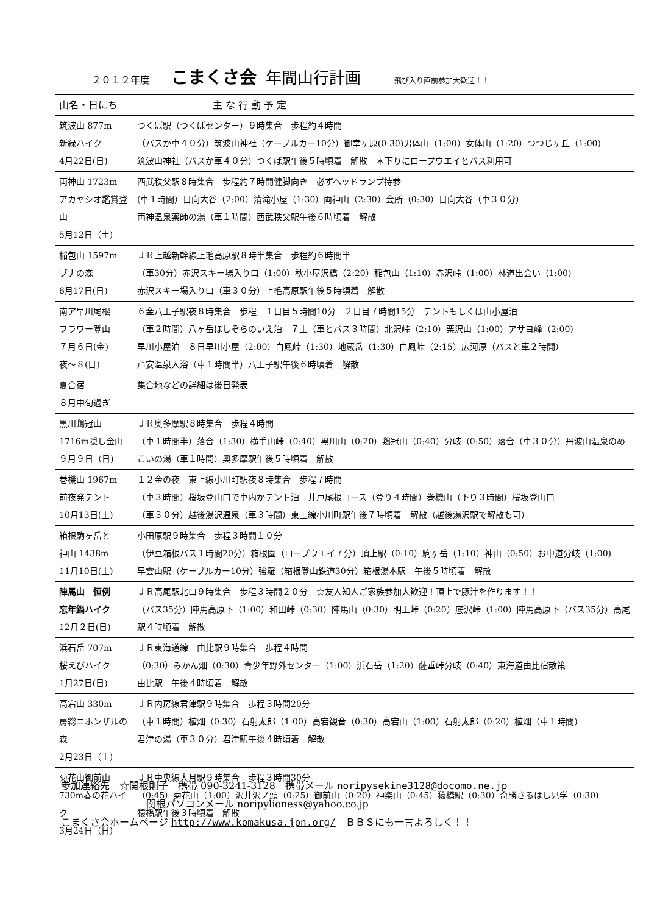２０１２年度 こまくさ会 年間山行計画 飛び入り直前参加大歓迎！！
| 山名・日にち | 主 な 行 動 予 定 |
| --- | --- |
| 筑波山 877m 新緑ハイク 4月22日(日) | つくば駅（つくばセンター）９時集合 歩程約４時間 （バスか車４０分）筑波山神社（ケーブルカー10分）御幸ヶ原(0:30)男体山（1:00）女体山（1:20）つつじヶ丘（1:00) 筑波山神社（バスか車４０分）つくば駅午後５時頃着 解散 ＊下りにロープウエイとバス利用可 |
| 両神山 1723m アカヤシオ鑑賞登山 5月12日（土) | 西武秩父駅８時集合 歩程約７時間健脚向き 必ずヘッドランプ持参 (車１時間）日向大谷（2:00）清滝小屋（1:30）両神山（2:30）会所（0:30）日向大谷（車３０分） 両神温泉薬師の湯（車１時間）西武秩父駅午後６時頃着 解散 |
| 稲包山 1597m ブナの森 6月17日(日) | ＪＲ上越新幹線上毛高原駅８時半集合 歩程約６時間半 （車30分）赤沢スキー場入り口（1:00）秋小屋沢橋（2:20）稲包山（1:10）赤沢峠（1:00）林道出会い（1:00) 赤沢スキー場入り口（車３０分）上毛高原駅午後５時頃着 解散 |
| 南ア早川尾根 フラワー登山 ７月６日(金) 夜～８(日) | ６金八王子駅夜８時集合 歩程 １日目５時間10分 ２日目７時間15分 テントもしくは山小屋泊 （車２時間）八ヶ岳ほしぞらのいえ泊 ７土（車とバス３時間）北沢峠（2:10）栗沢山（1:00）アサヨ峰（2:00) 早川小屋泊 ８日早川小屋（2:00）白鳳峠（1:30）地蔵岳（1:30）白鳳峠（2:15）広河原（バスと車２時間） 芦安温泉入浴（車１時間半）八王子駅午後６時頃着 解散 |
| 夏合宿 ８月中旬過ぎ | 集合地などの詳細は後日発表 |
| 黒川鶏冠山 1716m隠し金山 ９月９日（日) | ＪＲ奥多摩駅８時集合 歩程４時間 （車１時間半）落合（1:30）横手山峠（0:40）黒川山（0:20）鶏冠山（0:40）分岐（0:50）落合（車３０分）丹波山温泉のめこいの湯（車１時間）奥多摩駅午後５時頃着 解散 |
| 巻機山 1967m 前夜発テント 10月13日(土) | １２金の夜 東上線小川町駅夜８時集合 歩程７時間 （車３時間）桜坂登山口で車内かテント泊 井戸尾根コース（登り４時間）巻機山（下り３時間）桜坂登山口 （車３０分）越後湯沢温泉（車３時間）東上線小川町駅午後７時頃着 解散（越後湯沢駅で解散も可） |
| 箱根駒ヶ岳と 神山 1438m 11月10日(土) | 小田原駅９時集合 歩程３時間１０分 （伊豆箱根バス１時間20分）箱根園（ロープウエイ７分）頂上駅（0:10）駒ヶ岳（1:10）神山（0:50）お中道分岐（1:00) 早雲山駅（ケーブルカー10分）強羅（箱根登山鉄道30分）箱根湯本駅 午後５時頃着 解散 |
| 陣馬山 恒例 忘年鍋ハイク 12月２日(日) | ＪＲ高尾駅北口９時集合 歩程３時間２０分 ☆友人知人ご家族参加大歓迎！頂上で豚汁を作ります！！ （バス35分）陣馬高原下（1:00）和田峠（0:30）陣馬山（0:30）明王峠（0:20）底沢峠（1:00）陣馬高原下（バス35分）高尾駅４時頃着 解散 |
| 浜石岳 707m 桜えびハイク 1月27日(日) | ＪＲ東海道線 由比駅９時集合 歩程４時間 （0:30）みかん畑（0:30）青少年野外センター（1:00）浜石岳（1:20）薩垂峠分岐（0:40）東海道由比宿散策 由比駅 午後４時頃着 解散 |
| 高宕山 330m 房総ニホンザルの森 2月23日（土) | ＪＲ内房線君津駅９時集合 歩程３時間20分 （車１時間）植畑（0:30）石射太郎（1:00）高宕観音（0:30）高宕山（1:00）石射太郎（0:20）植畑（車１時間) 君津の湯（車３０分）君津駅午後４時頃着 解散 |
| 菊花山御前山 730m春の花ハイク 3月24日（日) | ＪＲ中央線大月駅９時集合 歩程３時間30分 （0:45）菊花山（1:00）沢井沢ノ頭（0:25）御前山（0:20）神楽山（0:45）猿橋駅（0:30）奇勝さるはし見学（0:30) 猿橋駅午後３時頃着 解散 |
参加連絡先　☆関根則子　携帯 090-3241-3128　携帯メール noripysekine3128@docomo.ne.jp
関根パソコンメール noripylioness@yahoo.co.jp
こまくさ会ホームページ http://www.komakusa.jpn.org/　ＢＢＳにも一言よろしく！！